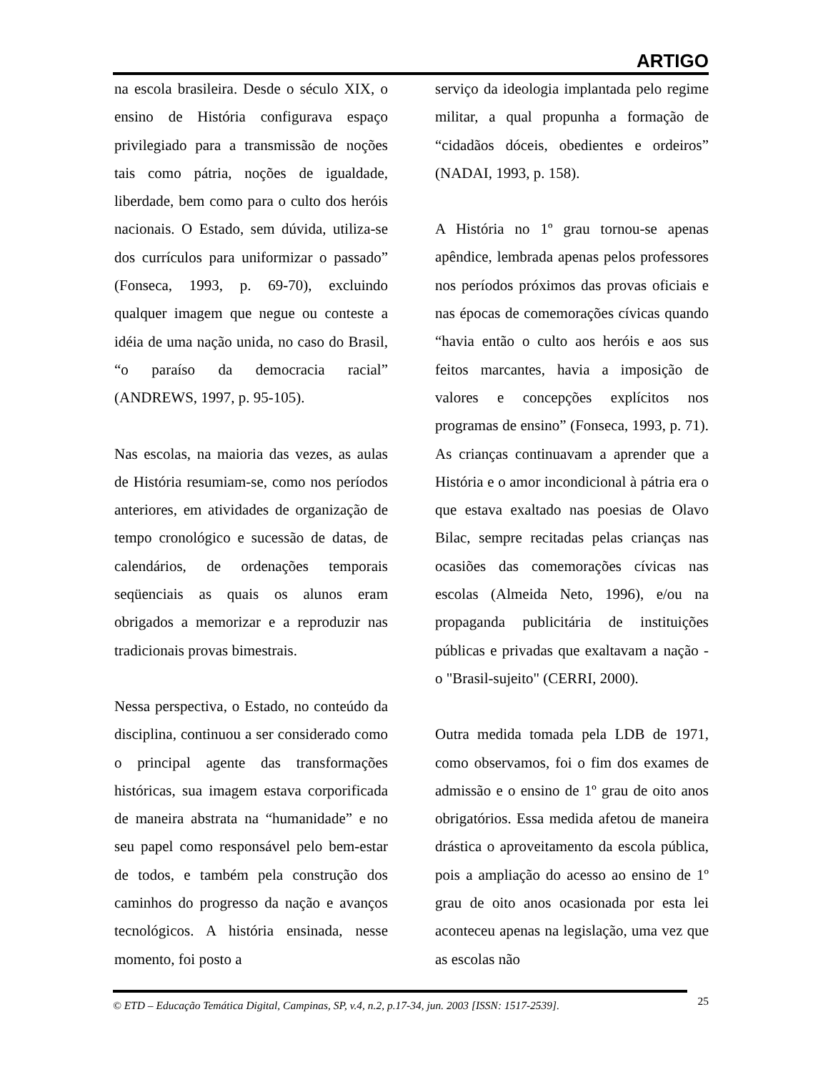ARTIGO
na escola brasileira. Desde o século XIX, o ensino de História configurava espaço privilegiado para a transmissão de noções tais como pátria, noções de igualdade, liberdade, bem como para o culto dos heróis nacionais. O Estado, sem dúvida, utiliza-se dos currículos para uniformizar o passado” (Fonseca, 1993, p. 69-70), excluindo qualquer imagem que negue ou conteste a idéia de uma nação unida, no caso do Brasil, “o paraíso da democracia racial” (ANDREWS, 1997, p. 95-105).
Nas escolas, na maioria das vezes, as aulas de História resumiam-se, como nos períodos anteriores, em atividades de organização de tempo cronológico e sucessão de datas, de calendários, de ordenações temporais seqüenciais as quais os alunos eram obrigados a memorizar e a reproduzir nas tradicionais provas bimestrais.
Nessa perspectiva, o Estado, no conteúdo da disciplina, continuou a ser considerado como o principal agente das transformações históricas, sua imagem estava corporificada de maneira abstrata na “humanidade” e no seu papel como responsável pelo bem-estar de todos, e também pela construção dos caminhos do progresso da nação e avanços tecnológicos. A história ensinada, nesse momento, foi posto a
serviço da ideologia implantada pelo regime militar, a qual propunha a formação de “cidadãos dóceis, obedientes e ordeiros” (NADAI, 1993, p. 158).
A História no 1º grau tornou-se apenas apêndice, lembrada apenas pelos professores nos períodos próximos das provas oficiais e nas épocas de comemorações cívicas quando “havia então o culto aos heróis e aos sus feitos marcantes, havia a imposição de valores e concepções explícitos nos programas de ensino” (Fonseca, 1993, p. 71). As crianças continuavam a aprender que a História e o amor incondicional à pátria era o que estava exaltado nas poesias de Olavo Bilac, sempre recitadas pelas crianças nas ocasiões das comemorações cívicas nas escolas (Almeida Neto, 1996), e/ou na propaganda publicitária de instituições públicas e privadas que exaltavam a nação - o "Brasil-sujeito" (CERRI, 2000).
Outra medida tomada pela LDB de 1971, como observamos, foi o fim dos exames de admissão e o ensino de 1º grau de oito anos obrigatórios. Essa medida afetou de maneira drástica o aproveitamento da escola pública, pois a ampliação do acesso ao ensino de 1º grau de oito anos ocasionada por esta lei aconteceu apenas na legislação, uma vez que as escolas não
© ETD – Educação Temática Digital, Campinas, SP, v.4, n.2, p.17-34, jun. 2003 [ISSN: 1517-2539]. 25